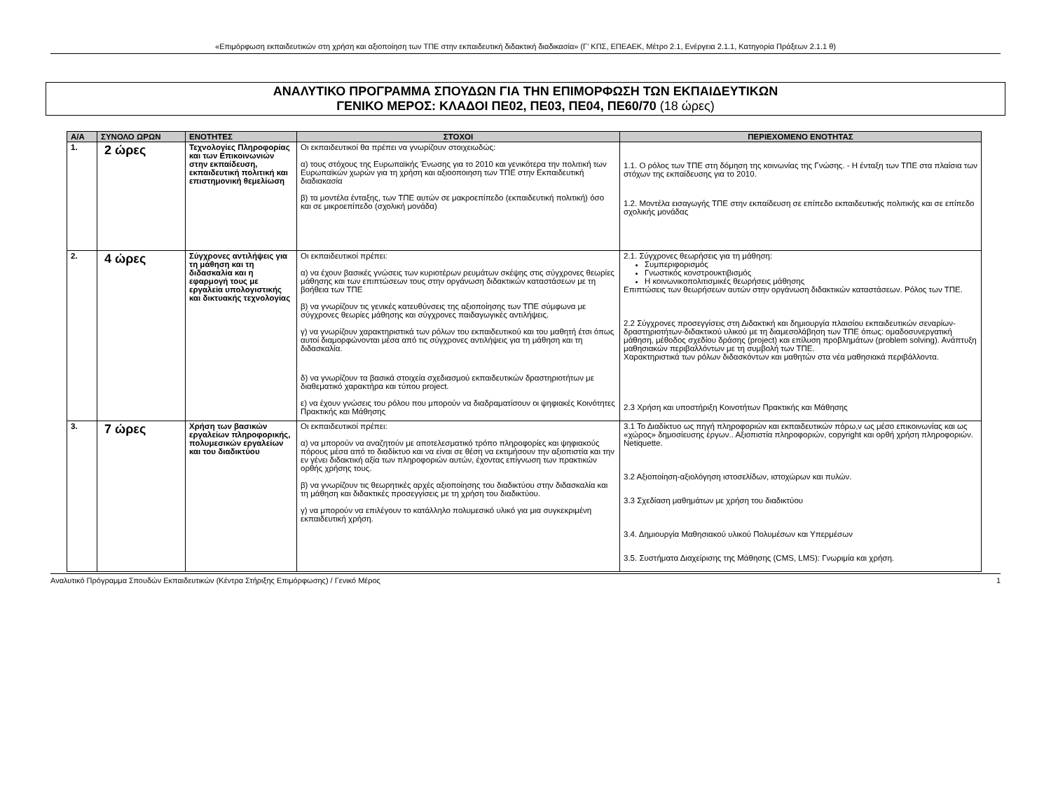«Επιμόρφωση εκπαιδευτικών στη χρήση και αξιοποίηση των ΤΠΕ στην εκπαιδευτική διδακτική διαδικασία» (Γ' ΚΠΣ, ΕΠΕΑΕΚ, Μέτρο 2.1, Ενέργεια 2.1.1, Κατηγορία Πράξεων 2.1.1 θ)
ΑΝΑΛΥΤΙΚΟ ΠΡΟΓΡΑΜΜΑ ΣΠΟΥΔΩΝ ΓΙΑ ΤΗΝ ΕΠΙΜΟΡΦΩΣΗ ΤΩΝ ΕΚΠΑΙΔΕΥΤΙΚΩΝ
ΓΕΝΙΚΟ ΜΕΡΟΣ: ΚΛΑΔΟΙ ΠΕ02, ΠΕ03, ΠΕ04, ΠΕ60/70 (18 ώρες)
| Α/Α | ΣΥΝΟΛΟ ΩΡΩΝ | ΕΝΟΤΗΤΕΣ | ΣΤΟΧΟΙ | ΠΕΡΙΕΧΟΜΕΝΟ ΕΝΟΤΗΤΑΣ |
| --- | --- | --- | --- | --- |
| 1. | 2 ώρες | Τεχνολογίες Πληροφορίας και των Επικοινωνιών στην εκπαίδευση, εκπαιδευτική πολιτική και επιστημονική θεμελίωση | Οι εκπαιδευτικοί θα πρέπει να γνωρίζουν στοιχειωδώς: α) τους στόχους της Ευρωπαϊκής Ένωσης για το 2010 και γενικότερα την πολιτική των Ευρωπαϊκών χωρών για τη χρήση και αξιοοποιηση των ΤΠΕ στην Εκπαιδευτική διαδιακασία β) τα μοντέλα ένταξης, των ΤΠΕ αυτών σε μακροεπίπεδο (εκπαιδευτική πολιτική) όσο και σε μικροεπίπεδο (σχολική μονάδα) | 1.1. Ο ρόλος των ΤΠΕ στη δόμηση της κοινωνίας της Γνώσης. - Η ένταξη των ΤΠΕ στα πλαίσια των στόχων της εκπαίδευσης για το 2010. 1.2. Μοντέλα εισαγωγής ΤΠΕ στην εκπαίδευση σε επίπεδο εκπαιδευτικής πολιτικής και σε επίπεδο σχολικής μονάδας |
| 2. | 4 ώρες | Σύγχρονες αντιλήψεις για τη μάθηση και τη διδασκαλία και η εφαρμογή τους με εργαλεία υπολογιστικής και δικτυακής τεχνολογίας | Οι εκπαιδευτικοί πρέπει: α) να έχουν βασικές γνώσεις των κυριοτέρων ρευμάτων σκέψης στις σύγχρονες θεωρίες μάθησης και των επιπτώσεων τους στην οργάνωση διδακτικών καταστάσεων με τη βοήθεια των ΤΠΕ β) να γνωρίζουν τις γενικές κατευθύνσεις της αξιοποίησης των ΤΠΕ σύμφωνα με σύγχρονες θεωρίες μάθησης και σύγχρονες παιδαγωγικές αντιλήψεις. γ) να γνωρίζουν χαρακτηριστικά των ρόλων του εκπαιδευτικού και του μαθητή έτσι όπως αυτοί διαμορφώνονται μέσα από τις σύγχρονες αντιλήψεις για τη μάθηση και τη διδασκαλία. δ) να γνωρίζουν τα βασικά στοιχεία σχεδιασμού εκπαιδευτικών δραστηριοτήτων με διαθεματικό χαρακτήρα και τύπου project. ε) να έχουν γνώσεις του ρόλου που μπορούν να διαδραματίσουν οι ψηφιακές Κοινότητες Πρακτικής και Μάθησης | 2.1. Σύγχρονες θεωρήσεις για τη μάθηση: Συμπεριφορισμός Γνωστικός κονστρουκτιβισμός Η κοινωνικοπολιτισμικές θεωρήσεις μάθησης Επιπτώσεις των θεωρήσεων αυτών στην οργάνωση διδακτικών καταστάσεων. Ρόλος των ΤΠΕ. 2.2 Σύγχρονες προσεγγίσεις στη Διδακτική και δημιουργία πλαισίου εκπαιδευτικών σεναρίων-δραστηριοτήτων-διδακτικού υλικού με τη διαμεσολάβηση των ΤΠΕ όπως: ομαδοσυνεργατική μάθηση, μέθοδος σχεδίου δράσης (project) και επίλυση προβλημάτων (problem solving). Ανάπτυξη μαθησιακών περιβαλλόντων με τη συμβολή των ΤΠΕ. Χαρακτηριστικά των ρόλων διδασκόντων και μαθητών στα νέα μαθησιακά περιβάλλοντα. 2.3 Χρήση και υποστήριξη Κοινοτήτων Πρακτικής και Μάθησης |
| 3. | 7 ώρες | Χρήση των βασικών εργαλείων πληροφορικής, πολυμεσικών εργαλείων και του διαδικτύου | Οι εκπαιδευτικοί πρέπει: α) να μπορούν να αναζητούν με αποτελεσματικό τρόπο πληροφορίες και ψηφιακούς πόρους μέσα από το διαδίκτυο και να είναι σε θέση να εκτιμήσουν την αξιοπιστία και την εν γένει διδακτική αξία των πληροφοριών αυτών, έχοντας επίγνωση των πρακτικών ορθής χρήσης τους. β) να γνωρίζουν τις θεωρητικές αρχές αξιοποίησης του διαδικτύου στην διδασκαλία και τη μάθηση και διδακτικές προσεγγίσεις με τη χρήση του διαδικτύου. γ) να μπορούν να επιλέγουν το κατάλληλο πολυμεσικό υλικό για μια συγκεκριμένη εκπαιδευτική χρήση. | 3.1 Το Διαδίκτυο ως πηγή πληροφοριών και εκπαιδευτικών πόρω,ν ως μέσο επικοινωνίας και ως «χώρος» δημοσίευσης έργων.. Αξιοπιστία πληροφοριών, copyright και ορθή χρήση πληροφοριών. Netiquette. 3.2 Αξιοποίηση-αξιολόγηση ιστοσελίδων, ιστοχώρων και πυλών. 3.3 Σχεδίαση μαθημάτων με χρήση του διαδικτύου 3.4. Δημιουργία Μαθησιακού υλικού Πολυμέσων και Υπερμέσων 3.5. Συστήματα Διαχείρισης της Μάθησης (CMS, LMS): Γνωριμία και χρήση. |
Αναλυτικό Πρόγραμμα Σπουδών Εκπαιδευτικών (Κέντρα Στήριξης Επιμόρφωσης) / Γενικό Μέρος 1